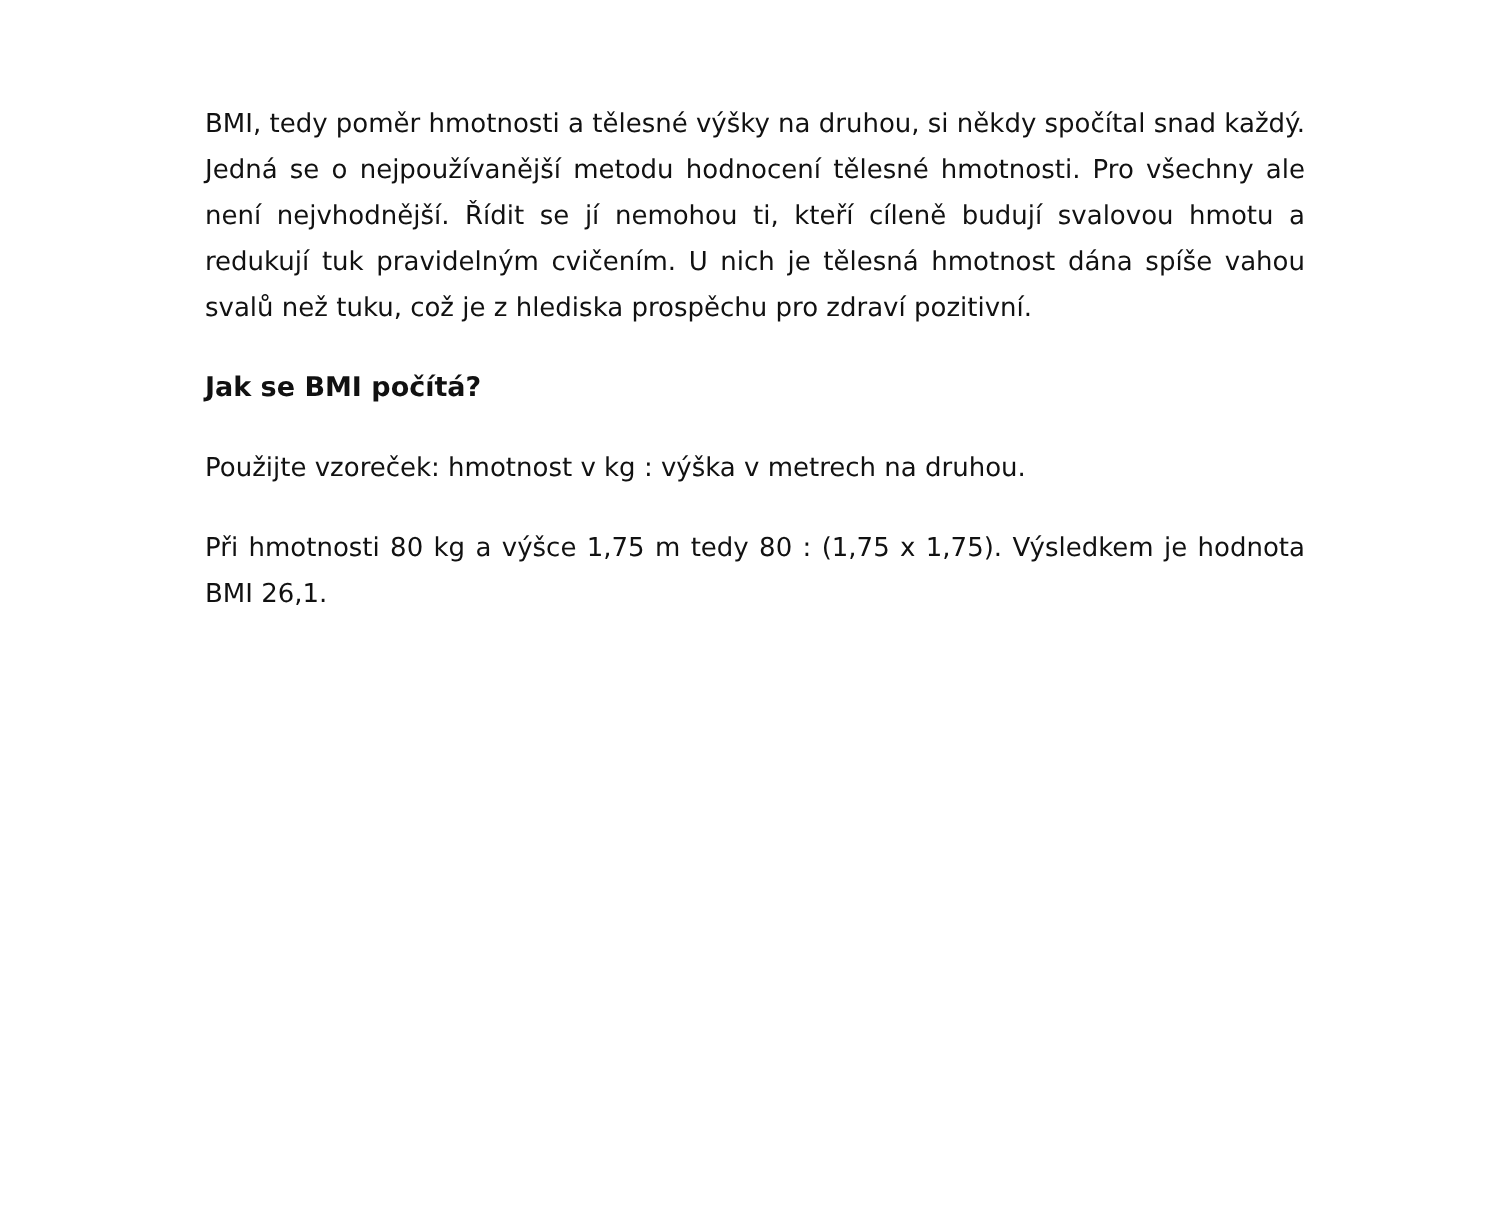BMI, tedy poměr hmotnosti a tělesné výšky na druhou, si někdy spočítal snad každý. Jedná se o nejpoužívanější metodu hodnocení tělesné hmotnosti. Pro všechny ale není nejvhodnější. Řídit se jí nemohou ti, kteří cíleně budují svalovou hmotu a redukují tuk pravidelným cvičením. U nich je tělesná hmotnost dána spíše vahou svalů než tuku, což je z hlediska prospěchu pro zdraví pozitivní.
Jak se BMI počítá?
Použijte vzoreček: hmotnost v kg : výška v metrech na druhou.
Při hmotnosti 80 kg a výšce 1,75 m tedy 80 : (1,75 x 1,75). Výsledkem je hodnota BMI 26,1.